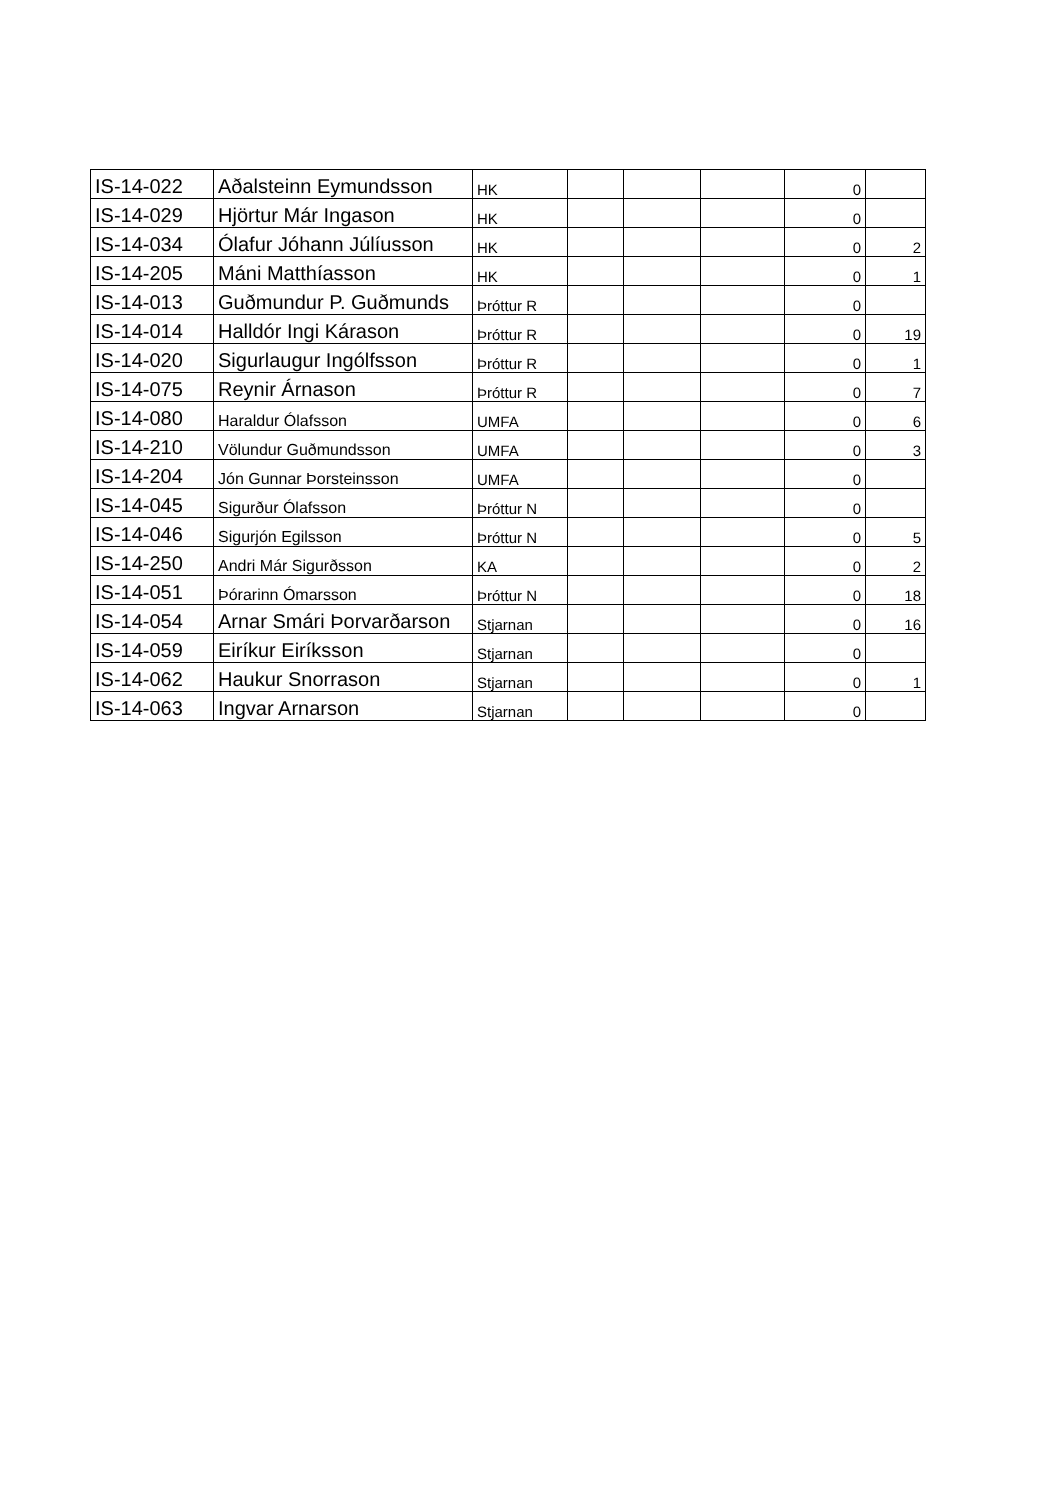| IS-14-022 | Aðalsteinn Eymundsson | HK | | | | 0 | |
| IS-14-029 | Hjörtur Már Ingason | HK | | | | 0 | |
| IS-14-034 | Ólafur Jóhann Júlíusson | HK | | | | 0 | 2 |
| IS-14-205 | Máni Matthíasson | HK | | | | 0 | 1 |
| IS-14-013 | Guðmundur P. Guðmunds | Þróttur R | | | | 0 | |
| IS-14-014 | Halldór Ingi Kárason | Þróttur R | | | | 0 | 19 |
| IS-14-020 | Sigurlaugur Ingólfsson | Þróttur R | | | | 0 | 1 |
| IS-14-075 | Reynir Árnason | Þróttur R | | | | 0 | 7 |
| IS-14-080 | Haraldur Ólafsson | UMFA | | | | 0 | 6 |
| IS-14-210 | Völundur Guðmundsson | UMFA | | | | 0 | 3 |
| IS-14-204 | Jón Gunnar Þorsteinsson | UMFA | | | | 0 | |
| IS-14-045 | Sigurður Ólafsson | Þróttur N | | | | 0 | |
| IS-14-046 | Sigurjón Egilsson | Þróttur N | | | | 0 | 5 |
| IS-14-250 | Andri Már Sigurðsson | KA | | | | 0 | 2 |
| IS-14-051 | Þórarinn Ómarsson | Þróttur N | | | | 0 | 18 |
| IS-14-054 | Arnar Smári Þorvarðarson | Stjarnan | | | | 0 | 16 |
| IS-14-059 | Eiríkur Eiríksson | Stjarnan | | | | 0 | |
| IS-14-062 | Haukur Snorrason | Stjarnan | | | | 0 | 1 |
| IS-14-063 | Ingvar Arnarson | Stjarnan | | | | 0 | |